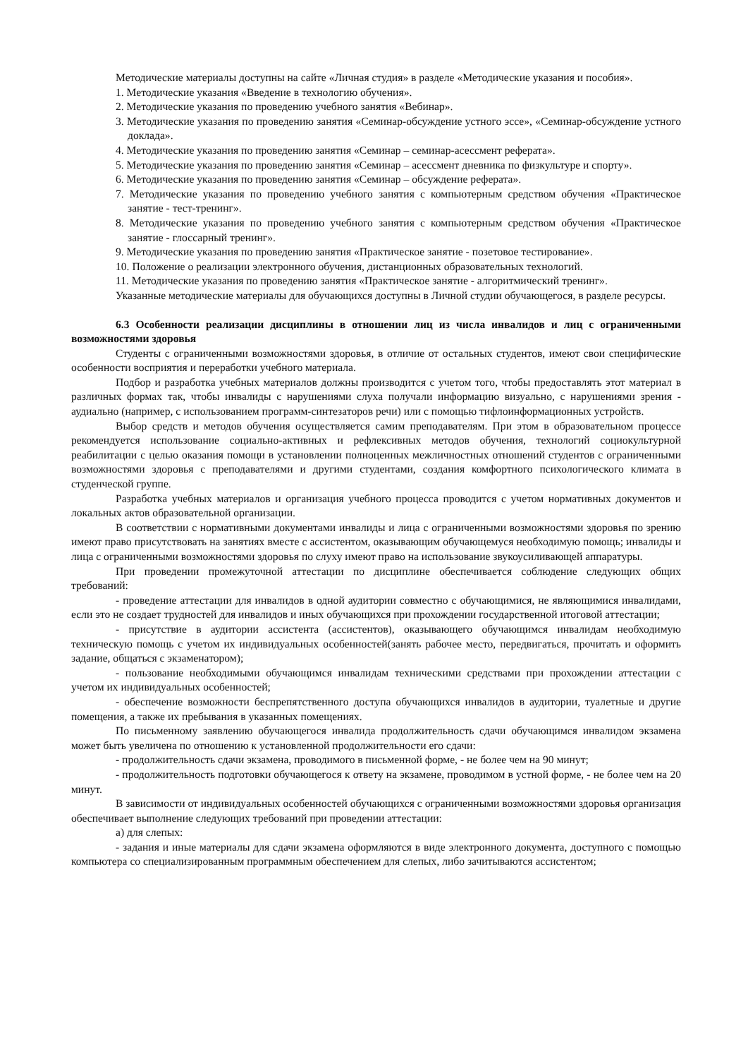Методические материалы доступны на сайте «Личная студия» в разделе «Методические указания и пособия».
1. Методические указания «Введение в технологию обучения».
2. Методические указания по проведению учебного занятия «Вебинар».
3. Методические указания по проведению занятия «Семинар-обсуждение устного эссе», «Семинар-обсуждение устного доклада».
4. Методические указания по проведению занятия «Семинар – семинар-асессмент реферата».
5. Методические указания по проведению занятия «Семинар – асессмент дневника по физкультуре и спорту».
6. Методические указания по проведению занятия «Семинар – обсуждение реферата».
7. Методические указания по проведению учебного занятия с компьютерным средством обучения «Практическое занятие - тест-тренинг».
8. Методические указания по проведению учебного занятия с компьютерным средством обучения «Практическое занятие - глоссарный тренинг».
9. Методические указания по проведению занятия «Практическое занятие - позетовое тестирование».
10. Положение о реализации электронного обучения, дистанционных образовательных технологий.
11. Методические указания по проведению занятия «Практическое занятие - алгоритмический тренинг».
Указанные методические материалы для обучающихся доступны в Личной студии обучающегося, в разделе ресурсы.
6.3 Особенности реализации дисциплины в отношении лиц из числа инвалидов и лиц с ограниченными возможностями здоровья
Студенты с ограниченными возможностями здоровья, в отличие от остальных студентов, имеют свои специфические особенности восприятия и переработки учебного материала.
Подбор и разработка учебных материалов должны производится с учетом того, чтобы предоставлять этот материал в различных формах так, чтобы инвалиды с нарушениями слуха получали информацию визуально, с нарушениями зрения - аудиально (например, с использованием программ-синтезаторов речи) или с помощью тифлоинформационных устройств.
Выбор средств и методов обучения осуществляется самим преподавателям. При этом в образовательном процессе рекомендуется использование социально-активных и рефлексивных методов обучения, технологий социокультурной реабилитации с целью оказания помощи в установлении полноценных межличностных отношений студентов с ограниченными возможностями здоровья с преподавателями и другими студентами, создания комфортного психологического климата в студенческой группе.
Разработка учебных материалов и организация учебного процесса проводится с учетом нормативных документов и локальных актов образовательной организации.
В соответствии с нормативными документами инвалиды и лица с ограниченными возможностями здоровья по зрению имеют право присутствовать на занятиях вместе с ассистентом, оказывающим обучающемуся необходимую помощь; инвалиды и лица с ограниченными возможностями здоровья по слуху имеют право на использование звукоусиливающей аппаратуры.
При проведении промежуточной аттестации по дисциплине обеспечивается соблюдение следующих общих требований:
- проведение аттестации для инвалидов в одной аудитории совместно с обучающимися, не являющимися инвалидами, если это не создает трудностей для инвалидов и иных обучающихся при прохождении государственной итоговой аттестации;
- присутствие в аудитории ассистента (ассистентов), оказывающего обучающимся инвалидам необходимую техническую помощь с учетом их индивидуальных особенностей(занять рабочее место, передвигаться, прочитать и оформить задание, общаться с экзаменатором);
- пользование необходимыми обучающимся инвалидам техническими средствами при прохождении аттестации с учетом их индивидуальных особенностей;
- обеспечение возможности беспрепятственного доступа обучающихся инвалидов в аудитории, туалетные и другие помещения, а также их пребывания в указанных помещениях.
По письменному заявлению обучающегося инвалида продолжительность сдачи обучающимся инвалидом экзамена может быть увеличена по отношению к установленной продолжительности его сдачи:
- продолжительность сдачи экзамена, проводимого в письменной форме, - не более чем на 90 минут;
- продолжительность подготовки обучающегося к ответу на экзамене, проводимом в устной форме, - не более чем на 20 минут.
В зависимости от индивидуальных особенностей обучающихся с ограниченными возможностями здоровья организация обеспечивает выполнение следующих требований при проведении аттестации:
а) для слепых:
- задания и иные материалы для сдачи экзамена оформляются в виде электронного документа, доступного с помощью компьютера со специализированным программным обеспечением для слепых, либо зачитываются ассистентом;